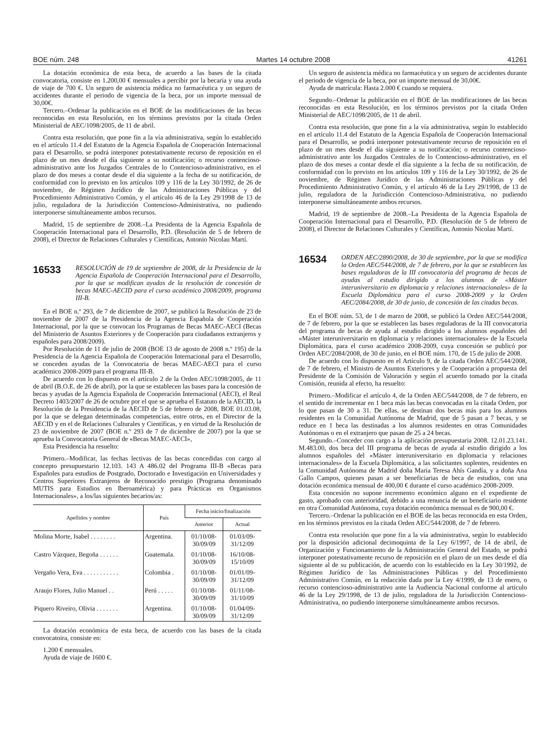BOE núm. 248 Martes 14 octubre 2008 41261
La dotación económica de esta beca, de acuerdo a las bases de la citada convocatoria, consiste en 1.200,00 € mensuales a percibir por la becaria y una ayuda de viaje de 700 €. Un seguro de asistencia médica no farmacéutica y un seguro de accidentes durante el periodo de vigencia de la beca, por un importe mensual de 30,00€.
Tercero.–Ordenar la publicación en el BOE de las modificaciones de las becas reconocidas en esta Resolución, en los términos previstos por la citada Orden Ministerial de AEC/1098/2005, de 11 de abril.
Contra esta resolución, que pone fin a la vía administrativa, según lo establecido en el artículo 11.4 del Estatuto de la Agencia Española de Cooperación Internacional para el Desarrollo, se podrá interponer potestativamente recurso de reposición en el plazo de un mes desde el día siguiente a su notificación; o recurso contencioso-administrativo ante los Juzgados Centrales de lo Contencioso-administrativo, en el plazo de dos meses a contar desde el día siguiente a la fecha de su notificación, de conformidad con lo previsto en los artículos 109 y 116 de la Ley 30/1992, de 26 de noviembre, de Régimen Jurídico de las Administraciones Públicas y del Procedimiento Administrativo Común, y el artículo 46 de la Ley 29/1998 de 13 de julio, reguladora de la Jurisdicción Contencioso-Administrativa, no pudiendo interponerse simultáneamente ambos recursos.
Madrid, 15 de septiembre de 2008.–La Presidenta de la Agencia Española de Cooperación Internacional para el Desarrollo, P.D. (Resolución de 5 de febrero de 2008), el Director de Relaciones Culturales y Científicas, Antonio Nicolau Martí.
16533 RESOLUCIÓN de 19 de septiembre de 2008, de la Presidencia de la Agencia Española de Cooperación Internacional para el Desarrollo, por la que se modifican ayudas de la resolución de concesión de becas MAEC-AECID para el curso académico 2008/2009, programa III-B.
En el BOE n.º 293, de 7 de diciembre de 2007, se publicó la Resolución de 23 de noviembre de 2007 de la Presidencia de la Agencia Española de Cooperación Internacional, por la que se convocan los Programas de Becas MAEC-AECI (Becas del Ministerio de Asuntos Exteriores y de Cooperación para ciudadanos extranjeros y españoles para 2008/2009).
Por Resolución de 11 de julio de 2008 (BOE 13 de agosto de 2008 n.º 195) de la Presidencia de la Agencia Española de Cooperación Internacional para el Desarrollo, se conceden ayudas de la Convocatoria de becas MAEC-AECI para el curso académico 2008-2009 para el programa III-B.
De acuerdo con lo dispuesto en el artículo 2 de la Orden AEC/1098/2005, de 11 de abril (B.O.E. de 26 de abril), por la que se establecen las bases para la concesión de becas y ayudas de la Agencia Española de Cooperación Internacional (AECI), el Real Decreto 1403/2007 de 26 de octubre por el que se aprueba el Estatuto de la AECID, la Resolución de la Presidencia de la AECID de 5 de febrero de 2008, BOE 01.03.08, por la que se delegan determinadas competencias, entre otros, en el Director de la AECID y en el de Relaciones Culturales y Científicas, y en virtud de la Resolución de 23 de noviembre de 2007 (BOE n.º 293 de 7 de diciembre de 2007) por la que se aprueba la Convocatoria General de «Becas MAEC-AECI»,
Esta Presidencia ha resuelto:
Primero.–Modificar, las fechas lectivas de las becas concedidas con cargo al concepto presupuestario 12.103. 143 A 486.02 del Programa III-B «Becas para Españoles para estudios de Postgrado, Doctorado e Investigación en Universidades y Centros Superiores Extranjeros de Reconocido prestigio (Programa denominado MUTIS para Estudios en Iberoamérica) y para Prácticas en Organismos Internacionales», a los/las siguientes becarios/as:
| Apellidos y nombre | País | Fecha inicio/finalización | |
| --- | --- | --- | --- |
| | | Anterior | Actual |
| Molina Morte, Isabel . . . . . . . . | Argentina. | 01/10/08- 30/09/09 | 01/03/09- 31/12/09 |
| Castro Vázquez, Begoña . . . . . . | Guatemala. | 01/10/08- 30/09/09 | 16/10/08- 15/10/09 |
| Vergaño Vera, Eva . . . . . . . . . . . | Colombia . | 01/10/08- 30/09/09 | 01/01/09- 31/12/09 |
| Araujo Flores, Julio Manuel . . | Perú . . . . . | 01/10/08- 30/09/09 | 01/11/08- 31/10/09 |
| Piquero Riveiro, Olivia . . . . . . . | Argentina. | 01/10/08- 30/09/09 | 01/04/09- 31/12/09 |
La dotación económica de esta beca, de acuerdo con las bases de la citada convocatoira, consiste en:
1.200 € mensuales.
Ayuda de viaje de 1600 €.
Un seguro de asistencia médica no farmacéutica y un seguro de accidentes durante el periodo de vigencia de la beca, por un importe mensual de 30,00€.
Ayuda de matrícula: Hasta 2.000 € cuando se requiera.
Segundo.–Ordenar la publicación en el BOE de las modificaciones de las becas reconocidas en esta Resolución, en los términos previstos por la citada Orden Ministerial de AEC/1098/2005, de 11 de abril.
Contra esta resolución, que pone fin a la vía administrativa, según lo establecido en el artículo 11.4 del Estatuto de la Agencia Española de Cooperación Internacional para el Desarrollo, se podrá interponer potestativamente recurso de reposición en el plazo de un mes desde el día siguiente a su notificación; o recurso contencioso-administrativo ante los Juzgados Centrales de lo Contencioso-administrativo, en el plazo de dos meses a contar desde el día siguiente a la fecha de su notificación, de conformidad con lo previsto en los artículos 109 y 116 de la Ley 30/1992, de 26 de noviembre, de Régimen Jurídico de las Administraciones Públicas y del Procedimiento Administrativo Común, y el artículo 46 de la Ley 29/1998, de 13 de julio, reguladora de la Jurisdicción Contencioso-Administrativa, no pudiendo interponerse simultáneamente ambos recursos.
Madrid, 19 de septiembre de 2008.–La Presidenta de la Agencia Española de Cooperación Internacional para el Desarrollo, P.D. (Resolución de 5 de febrero de 2008), el Director de Relaciones Culturales y Científicas, Antonio Nicolau Martí.
16534 ORDEN AEC/2890/2008, de 30 de septiembre, por la que se modifica la Orden AEC/544/2008, de 7 de febrero, por la que se establecen las bases reguladoras de la III convocatoria del programa de becas de ayudas al estudio dirigido a los alumnos de «Máster interuniversitario en diplomacia y relaciones internacionales» de la Escuela Diplomática para el curso 2008-2009 y la Orden AEC/2084/2008, de 30 de junio, de concesión de las citadas becas.
En el BOE núm. 53, de 1 de marzo de 2008, se publicó la Orden AEC/544/2008, de 7 de febrero, por la que se establecen las bases reguladoras de la III convocatoria del programa de becas de ayuda al estudio dirigido a los alumnos españoles del «Máster interuniversitario en diplomacia y relaciones internacionales» de la Escuela Diplomática, para el curso académico 2008-2009, cuya concesión se publicó por Orden AEC/2084/2008, de 30 de junio, en el BOE núm. 170, de 15 de julio de 2008.
De acuerdo con lo dispuesto en el Artículo 9, de la citada Orden AEC/544/2008, de 7 de febrero, el Ministro de Asuntos Exteriores y de Cooperación a propuesta del Presidente de la Comisión de Valoración y según el acuerdo tomado por la citada Comisión, reunida al efecto, ha resuelto:
Primero.–Modificar el artículo 4, de la Orden AEC/544/2008, de 7 de febrero, en el sentido de incrementar en 1 beca más las becas convocadas en la citada Orden, por lo que pasan de 30 a 31. De ellas, se destinan dos becas más para los alumnos residentes en la Comunidad Autónoma de Madrid, que de 5 pasan a 7 becas, y se reduce en 1 beca las destinadas a los alumnos residentes en otras Comunidades Autónomas o en el extranjero que pasan de 25 a 24 becas.
Segundo.–Conceder con cargo a la aplicación presupuestaria 2008. 12.01.23.141. M.483.00, dos beca del III programa de becas de ayuda al estudio dirigido a los alumnos españoles del «Máster interuniversitario en diplomacia y relaciones internacionales» de la Escuela Diplomática, a las solicitantes suplentes, residentes en la Comunidad Autónoma de Madrid doña María Teresa Ahís Gandía, y a doña Ana Gallo Campos, quienes pasan a ser beneficiarias de beca de estudios, con una dotación económica mensual de 400,00 € durante el curso académico 2008-2009.
Esta concesión no supone incremento económico alguno en el expediente de gasto, aprobado con anterioridad, debido a una renuncia de un beneficiario residente en otra Comunidad Autónoma, cuya dotación económica mensual es de 900,00 €.
Tercero.–Ordenar la publicación en el BOE de las becas reconocida en esta Orden, en los términos previstos en la citada Orden AEC/544/2008, de 7 de febrero.
Contra esta resolución que pone fin a la vía administrativa, según lo establecido por la disposición adicional decimoquinta de la Ley 6/1997, de 14 de abril, de Organización y Funcionamiento de la Administración General del Estado, se podrá interponer potestativamente recurso de reposición en el plazo de un mes desde el día siguiente al de su publicación, de acuerdo con lo establecido en la Ley 30/1992, de Régimen Jurídico de las Administraciones Públicas y del Procedimiento Administrativo Común, en la redacción dada por la Ley 4/1999, de 13 de enero, o recurso contencioso-administrativo ante la Audiencia Nacional conforme al artículo 46 de la Ley 29/1998, de 13 de julio, reguladora de la Jurisdicción Contencioso-Administrativa, no pudiendo interponerse simultáneamente ambos recursos.